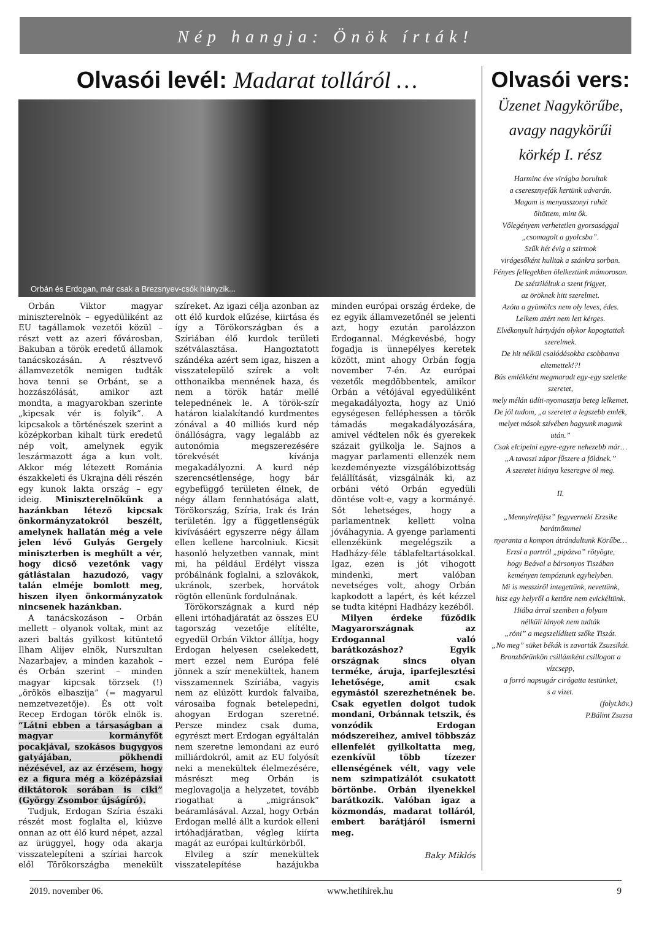Nép hangja: Önök írták!
Olvasói levél: Madarat tolláról …
Orbán és Erdogan, már csak a Brezsnyev-csók hiányzik...
Orbán Viktor magyar miniszterelnök – egyedüliként az EU tagállamok vezetői közül – részt vett az azeri fővárosban, Bakuban a török eredetű államok tanácskozásán. A résztvevő államvezetők nemigen tudták hova tenni se Orbánt, se a hozzászólását, amikor azt mondta, a magyarokban szerinte „kipcsak vér is folyik”. A kipcsakok a történészek szerint a középkorban kihalt türk eredetű nép volt, amelynek egyik leszármazott ága a kun volt. Akkor még létezett Románia északkeleti és Ukrajna déli részén egy kunok lakta ország – egy ideig. Miniszterelnökünk a hazánkban létező kipcsak önkormányzatokról beszélt, amelynek hallatán még a vele jelen lévő Gulyás Gergely miniszterben is meghűlt a vér, hogy dicső vezetőnk vagy gátlástalan hazudozó, vagy talán elméje bomlott meg, hiszen ilyen önkormányzatok nincsenek hazánkban.
A tanácskozáson – Orbán mellett – olyanok voltak, mint az azeri baltás gyilkost kitüntető Ilham Alijev elnök, Nurszultan Nazarbajev, a minden kazahok – és Orbán szerint – minden magyar kipcsak törzsek (!) „örökös elbaszija” (= magyarul nemzetvezetője). És ott volt Recep Erdogan török elnök is. ”Látni ebben a társaságban a magyar kormányfőt pocakjával, szokásos bugygyos gatyájában, pökhendi nézésével, az az érzésem, hogy ez a figura még a középázsiai diktátorok sorában is ciki” (György Zsombor újságíró).
Tudjuk, Erdogan Szíria északi részét most foglalta el, kiűzve onnan az ott élő kurd népet, azzal az ürüggyel, hogy oda akarja visszatelepíteni a szíriai harcok elől Törökországba menekült szíreket. Az igazi célja azonban az ott élő kurdok elűzése, kiirtása és így a Törökországban és a Szíriában élő kurdok területi szétválasztása. Hangoztatott szándéka azért sem igaz, hiszen a visszatelepülő szírek a volt otthonaikba mennének haza, és nem a török határ mellé telepednének le. A török-szír határon kialakítandó kurdmentes zónával a 40 milliós kurd nép önállóságra, vagy legalább az autonómia megszerezésére törekvését kívánja megakadályozni. A kurd nép szerencsétlensége, hogy bár egybefüggő területen élnek, de négy állam fennhatósága alatt, Törökország, Szíria, Irak és Irán területén. Így a függetlenségük kivívásáért egyszerre négy állam ellen kellene harcolniuk. Kicsit hasonló helyzetben vannak, mint mi, ha például Erdélyt vissza próbálnánk foglalni, a szlovákok, ukránok, szerbek, horvátok rögtön ellenünk fordulnának.
Törökországnak a kurd nép elleni irtóhadjáratát az összes EU tagország vezetője elítélte, egyedül Orbán Viktor állítja, hogy Erdogan helyesen cselekedett, mert ezzel nem Európa felé jönnek a szír menekültek, hanem visszamennek Szíriába, vagyis nem az elűzött kurdok falvaiba, városaiba fognak betelepedni, ahogyan Erdogan szeretné. Persze mindez csak duma, egyrészt mert Erdogan egyáltalán nem szeretne lemondani az euró milliárdokról, amit az EU folyósít neki a menekültek élelmezésére, másrészt meg Orbán is meglovagolja a helyzetet, tovább riogathat a „migránsok” beáramlásával. Azzal, hogy Orbán Erdogan mellé állt a kurdok elleni irtóhadjáratban, végleg kiírta magát az európai kultúrkörből.
Elvileg a szír menekültek visszatelepítése hazájukba minden európai ország érdeke, de ez egyik államvezetőnél se jelenti azt, hogy ezután parolázzon Erdogannal. Mégkevésbé, hogy fogadja is ünnepélyes keretek között, mint ahogy Orbán fogja november 7-én. Az európai vezetők megdöbbentek, amikor Orbán a vétójával egyedüliként megakadályozta, hogy az Unió egységesen felléphessen a török támadás megakadályozására, amivel védtelen nők és gyerekek százait gyilkolja le. Sajnos a magyar parlamenti ellenzék nem kezdeményezte vizsgálóbizottság felállítását, vizsgálnák ki, az orbáni vétó Orbán egyedüli döntése volt-e, vagy a kormányé. Sőt lehetséges, hogy a parlamentnek kellett volna jóváhagynia. A gyenge parlamenti ellenzékünk megelégszik a Hadházy-féle táblafeltartásokkal. Igaz, ezen is jót vihogott mindenki, mert valóban nevetséges volt, ahogy Orbán kapkodott a lapért, és két kézzel se tudta kitépni Hadházy kezéből.
Milyen érdeke fűződik Magyarországnak az Erdogannal való barátkozáshoz? Egyik országnak sincs olyan terméke, áruja, iparfejlesztési lehetősége, amit csak egymástól szerezhetnének be. Csak egyetlen dolgot tudok mondani, Orbánnak tetszik, és vonzódik Erdogan módszereihez, amivel többszáz ellenfelét gyilkoltatta meg, ezenkívül több tízezer ellenségének vélt, vagy vele nem szimpatizálót csukatott börtönbe. Orbán ilyenekkel barátkozik. Valóban igaz a közmondás, madarat tolláról, embert barátjáról ismerni meg.
Baky Miklós
Olvasói vers:
Üzenet Nagykörűbe,
avagy nagykörűi
körkép I. rész
Harminc éve virágba borultak
a cseresznyefák kertünk udvarán.
Magam is menyasszonyi ruhát
öltöttem, mint ők.
Vőlegényem verhetetlen gyorsasággal
„csomagolt a gyolcsba”.
Szűk hét évig a szirmok
virágesőként hulltak a szánkra sorban.
Fényes fellegekben ölelkeztünk mámorosan.
De szétziláltuk a szent frigyet,
az öröknek hitt szerelmet.
Azóta a gyümölcs nem oly leves, édes.
Lelkem azért nem lett kérges.
Elvékonyult hártyáján olykor kopogtattak szerelmek.
De hit nélkül csalódásokba csobbanva eltemettek!?!
Bús emlékként megmaradt egy-egy szeletke szeretet,
mely mélán üdíti-nyomasztja beteg lelkemet.
De jól tudom, „a szeretet a legszebb emlék,
melyet mások szívében hagyunk magunk után.”
Csak elcipelni egyre-egyre nehezebb már…
„A tavaszi zápor fűszere a földnek.”
A szeretet hiánya keseregve öl meg.
II.
„Mennyirefájsz” fegyverneki Erzsike barátnőmmel
nyaranta a kompon átrándultunk Körűbe…
Erzsi a partról „pipázva” rötyögte,
hogy Beával a bársonyos Tiszában
keményen tempóztunk egyhelyben.
Mi is messziről integettünk, nevettünk,
hisz egy helyről a kettőre nem evickéltünk.
Hiába árral szemben a folyam
nélküli lányok nem tudták
„róni” a megszelídített szőke Tiszát.
„No meg” süket békák is zavarták Zsuzsikát.
Bronzbőrünkön csillámként csillogott a vízcsepp,
a forró napsugár cirógatta testünket,
s a vizet.
(folyt.köv.)
P.Bálint Zsuzsa
2019. november 06. www.hetihirek.hu 9